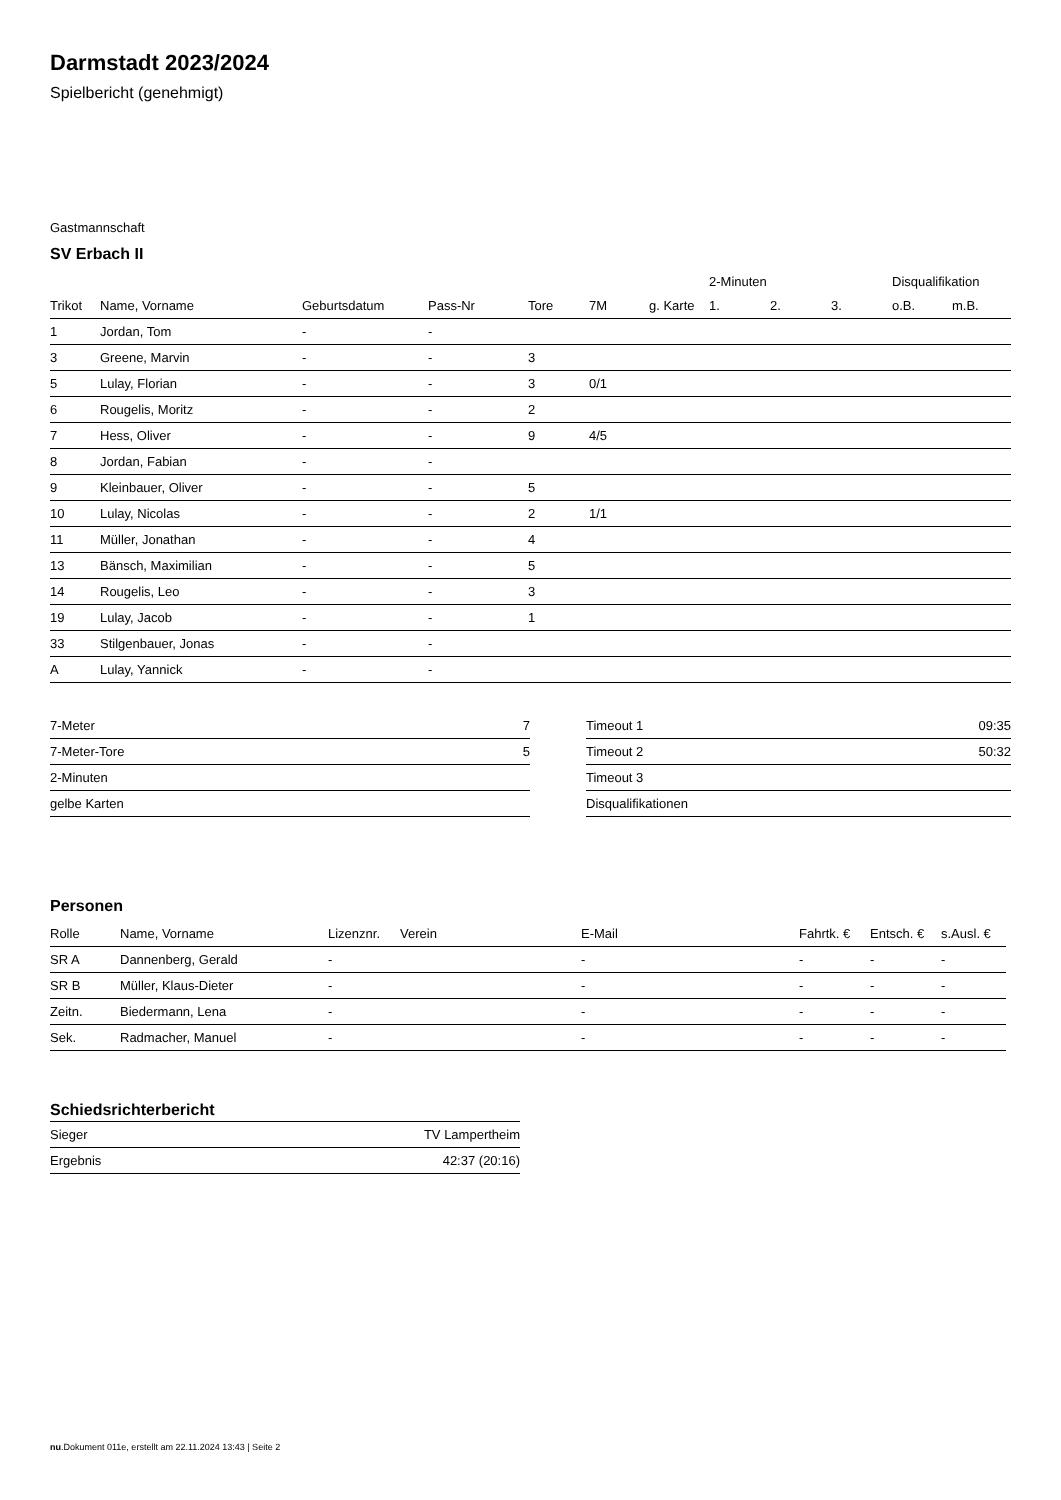Darmstadt 2023/2024
Spielbericht (genehmigt)
Gastmannschaft
SV Erbach II
| | | | | | | | 2-Minuten | | | Disqualifikation | |
| --- | --- | --- | --- | --- | --- | --- | --- | --- | --- | --- | --- |
| Trikot | Name, Vorname | Geburtsdatum | Pass-Nr | Tore | 7M | g. Karte | 1. | 2. | 3. | o.B. | m.B. |
| 1 | Jordan, Tom | - | - | | | | | | | | |
| 3 | Greene, Marvin | - | - | 3 | | | | | | | |
| 5 | Lulay, Florian | - | - | 3 | 0/1 | | | | | | |
| 6 | Rougelis, Moritz | - | - | 2 | | | | | | | |
| 7 | Hess, Oliver | - | - | 9 | 4/5 | | | | | | |
| 8 | Jordan, Fabian | - | - | | | | | | | | |
| 9 | Kleinbauer, Oliver | - | - | 5 | | | | | | | |
| 10 | Lulay, Nicolas | - | - | 2 | 1/1 | | | | | | |
| 11 | Müller, Jonathan | - | - | 4 | | | | | | | |
| 13 | Bänsch, Maximilian | - | - | 5 | | | | | | | |
| 14 | Rougelis, Leo | - | - | 3 | | | | | | | |
| 19 | Lulay, Jacob | - | - | 1 | | | | | | | |
| 33 | Stilgenbauer, Jonas | - | - | | | | | | | | |
| A | Lulay, Yannick | - | - | | | | | | | | |
| 7-Meter | 7 |
| 7-Meter-Tore | 5 |
| 2-Minuten | |
| gelbe Karten | |
| Timeout 1 | 09:35 |
| Timeout 2 | 50:32 |
| Timeout 3 | |
| Disqualifikationen | |
Personen
| Rolle | Name, Vorname | Lizenznr. | Verein | E-Mail | Fahrtk. € | Entsch. € | s.Ausl. € |
| --- | --- | --- | --- | --- | --- | --- | --- |
| SR A | Dannenberg, Gerald | - | | - | - | - | - |
| SR B | Müller, Klaus-Dieter | - | | - | - | - | - |
| Zeitn. | Biedermann, Lena | - | | - | - | - | - |
| Sek. | Radmacher, Manuel | - | | - | - | - | - |
Schiedsrichterbericht
| Sieger | TV Lampertheim |
| Ergebnis | 42:37 (20:16) |
nu.Dokument 011e, erstellt am 22.11.2024 13:43 | Seite 2